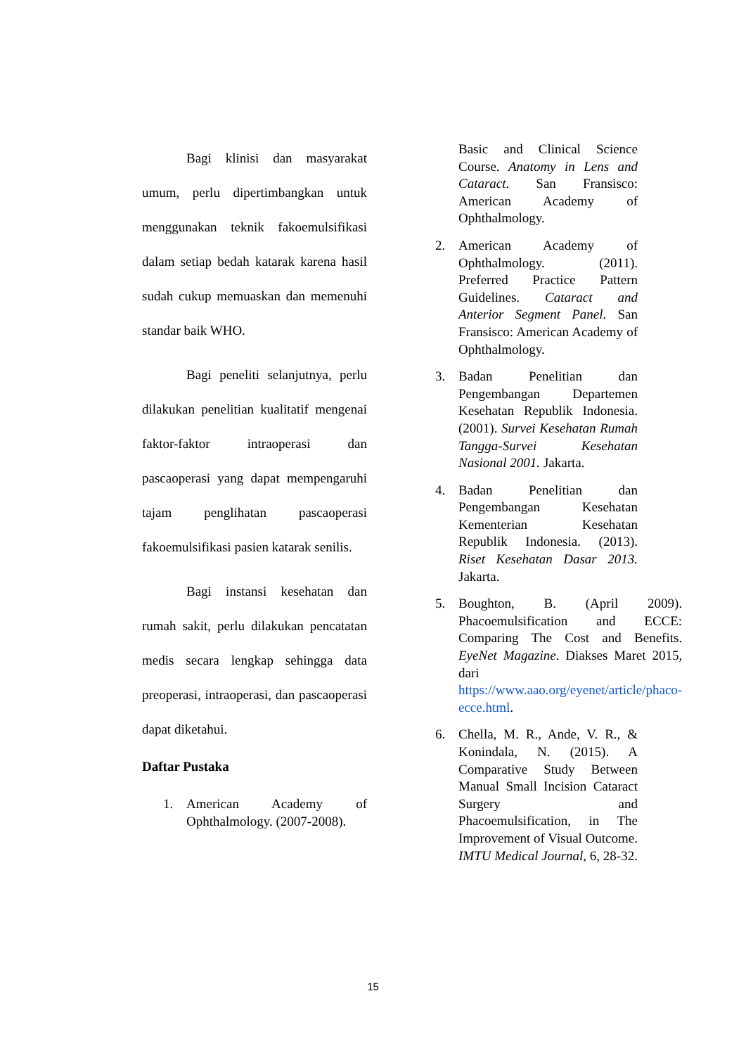Bagi klinisi dan masyarakat umum, perlu dipertimbangkan untuk menggunakan teknik fakoemulsifikasi dalam setiap bedah katarak karena hasil sudah cukup memuaskan dan memenuhi standar baik WHO.
Bagi peneliti selanjutnya, perlu dilakukan penelitian kualitatif mengenai faktor-faktor intraoperasi dan pascaoperasi yang dapat mempengaruhi tajam penglihatan pascaoperasi fakoemulsifikasi pasien katarak senilis.
Bagi instansi kesehatan dan rumah sakit, perlu dilakukan pencatatan medis secara lengkap sehingga data preoperasi, intraoperasi, dan pascaoperasi dapat diketahui.
Daftar Pustaka
1. American Academy of Ophthalmology. (2007-2008).
Basic and Clinical Science Course. Anatomy in Lens and Cataract. San Fransisco: American Academy of Ophthalmology.
2. American Academy of Ophthalmology. (2011). Preferred Practice Pattern Guidelines. Cataract and Anterior Segment Panel. San Fransisco: American Academy of Ophthalmology.
3. Badan Penelitian dan Pengembangan Departemen Kesehatan Republik Indonesia. (2001). Survei Kesehatan Rumah Tangga-Survei Kesehatan Nasional 2001. Jakarta.
4. Badan Penelitian dan Pengembangan Kesehatan Kementerian Kesehatan Republik Indonesia. (2013). Riset Kesehatan Dasar 2013. Jakarta.
5. Boughton, B. (April 2009). Phacoemulsification and ECCE: Comparing The Cost and Benefits. EyeNet Magazine. Diakses Maret 2015, dari https://www.aao.org/eyenet/article/phaco-ecce.html.
6. Chella, M. R., Ande, V. R., & Konindala, N. (2015). A Comparative Study Between Manual Small Incision Cataract Surgery and Phacoemulsification, in The Improvement of Visual Outcome. IMTU Medical Journal, 6, 28-32.
15